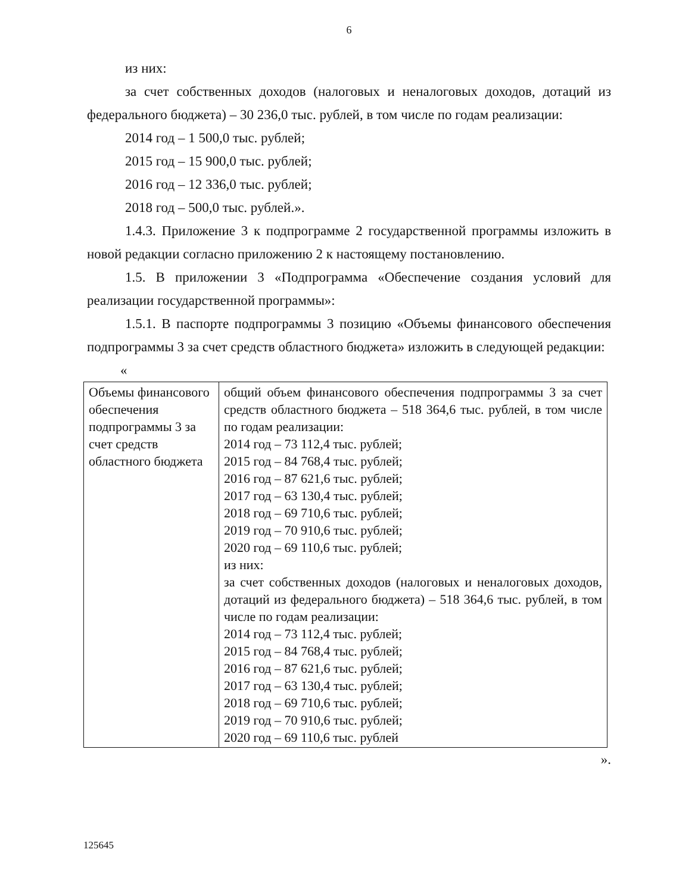6
из них:
за счет собственных доходов (налоговых и неналоговых доходов, дотаций из федерального бюджета) – 30 236,0 тыс. рублей, в том числе по годам реализации:
2014 год – 1 500,0 тыс. рублей;
2015 год – 15 900,0 тыс. рублей;
2016 год – 12 336,0 тыс. рублей;
2018 год – 500,0 тыс. рублей.».
1.4.3. Приложение 3 к подпрограмме 2 государственной программы изложить в новой редакции согласно приложению 2 к настоящему постановлению.
1.5. В приложении 3 «Подпрограмма «Обеспечение создания условий для реализации государственной программы»:
1.5.1. В паспорте подпрограммы 3 позицию «Объемы финансового обеспечения подпрограммы 3 за счет средств областного бюджета» изложить в следующей редакции:
«
| Объемы финансового обеспечения подпрограммы 3 за счет средств областного бюджета | общий объем финансового обеспечения подпрограммы 3 за счет средств областного бюджета – 518 364,6 тыс. рублей, в том числе по годам реализации: 2014 год – 73 112,4 тыс. рублей; 2015 год – 84 768,4 тыс. рублей; 2016 год – 87 621,6 тыс. рублей; 2017 год – 63 130,4 тыс. рублей; 2018 год – 69 710,6 тыс. рублей; 2019 год – 70 910,6 тыс. рублей; 2020 год – 69 110,6 тыс. рублей; из них: за счет собственных доходов (налоговых и неналоговых доходов, дотаций из федерального бюджета) – 518 364,6 тыс. рублей, в том числе по годам реализации: 2014 год – 73 112,4 тыс. рублей; 2015 год – 84 768,4 тыс. рублей; 2016 год – 87 621,6 тыс. рублей; 2017 год – 63 130,4 тыс. рублей; 2018 год – 69 710,6 тыс. рублей; 2019 год – 70 910,6 тыс. рублей; 2020 год – 69 110,6 тыс. рублей |
».
125645